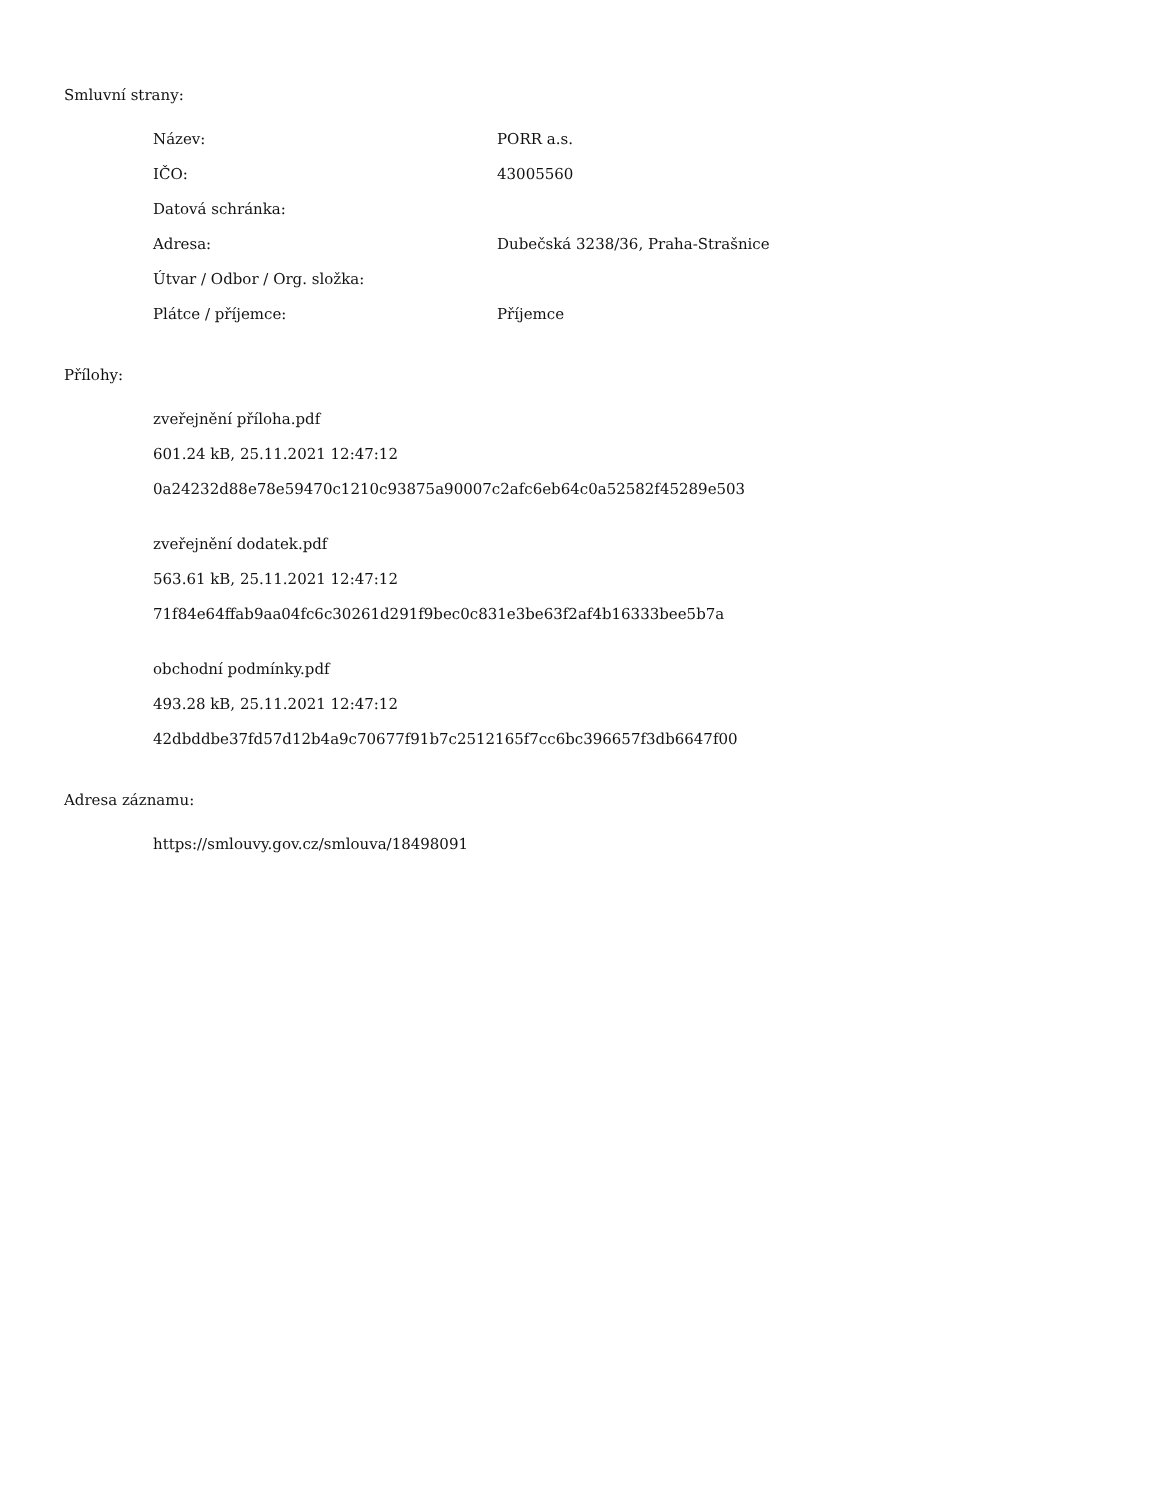Smluvní strany:
| Název: | PORR a.s. |
| IČO: | 43005560 |
| Datová schránka: | |
| Adresa: | Dubečská 3238/36, Praha-Strašnice |
| Útvar / Odbor / Org. složka: | |
| Plátce / příjemce: | Příjemce |
Přílohy:
zveřejnění příloha.pdf
601.24 kB, 25.11.2021 12:47:12
0a24232d88e78e59470c1210c93875a90007c2afc6eb64c0a52582f45289e503
zveřejnění dodatek.pdf
563.61 kB, 25.11.2021 12:47:12
71f84e64ffab9aa04fc6c30261d291f9bec0c831e3be63f2af4b16333bee5b7a
obchodní podmínky.pdf
493.28 kB, 25.11.2021 12:47:12
42dbddbe37fd57d12b4a9c70677f91b7c2512165f7cc6bc396657f3db6647f00
Adresa záznamu:
https://smlouvy.gov.cz/smlouva/18498091